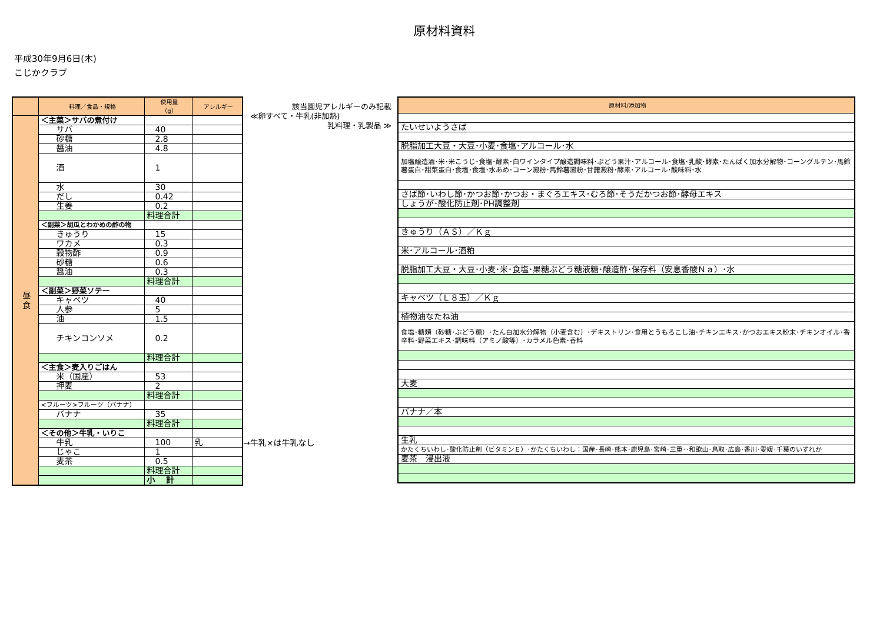原材料資料
平成30年9月6日(木)
こじかクラブ
| | 料理／食品・規格 | 使用量 （g） | アレルギー |
| --- | --- | --- | --- |
| 昼 食 | ＜主菜＞サバの煮付け | | |
| | サバ | 40 | |
| | 砂糖 | 2.8 | |
| | 醤油 | 4.8 | |
| | 酒 | 1 | |
| | 水 | 30 | |
| | だし | 0.42 | |
| | 生姜 | 0.2 | |
| | | 料理合計 | |
| | ＜副菜＞胡瓜とわかめの酢の物 | | |
| | きゅうり | 15 | |
| | ワカメ | 0.3 | |
| | 穀物酢 | 0.9 | |
| | 砂糖 | 0.6 | |
| | 醤油 | 0.3 | |
| | | 料理合計 | |
| | ＜副菜＞野菜ソテー | | |
| | キャベツ | 40 | |
| | 人参 | 5 | |
| | 油 | 1.5 | |
| | チキンコンソメ | 0.2 | |
| | | 料理合計 | |
| | ＜主食＞麦入りごはん | | |
| | 米（国産） | 53 | |
| | 押麦 | 2 | |
| | | 料理合計 | |
| | <フルーツ>フルーツ（バナナ） | | |
| | バナナ | 35 | |
| | | 料理合計 | |
| | ＜その他＞牛乳・いりこ | | |
| | 牛乳 | 100 | 乳 |
| | じゃこ | 1 | |
| | 麦茶 | 0.5 | |
| | | 料理合計 | |
| | | 小 計 | |
該当園児アレルギーのみ記載
≪卵すべて・牛乳(非加熱)
乳料理・乳製品 ≫
→牛乳×は牛乳なし
| 原材料/添加物 |
| --- |
| たいせいようさば |
| 脱脂加工大豆・大豆･小麦･食塩･アルコール･水 |
| 加塩醸造酒･米･米こうじ･食塩･酵素･白ワインタイプ醸造調味料･ぶどう果汁･アルコール･食塩･乳酸･酵素･たんぱく加水分解物･コーングルテン･馬鈴薯蛋白･甜菜蛋白･食塩･食塩･水あめ･コーン澱粉･馬鈴薯澱粉･甘藷澱粉･酵素･アルコール･酸味料･水 |
| さば節･いわし節･かつお節･かつお・まぐろエキス･むろ節･そうだかつお節･酵母エキス |
| しょうが･酸化防止剤･PH調整剤 |
| きゅうり（ＡＳ）／Ｋｇ |
| 米･アルコール･酒粕 |
| 脱脂加工大豆・大豆･小麦･米･食塩･果糖ぶどう糖液糖･醸造酢･保存料（安息香酸Ｎａ）･水 |
| キャベツ（Ｌ８玉）／Ｋｇ |
| 植物油なたね油 |
| 食塩･糖類（砂糖･ぶどう糖）･たん白加水分解物（小麦含む）･デキストリン･食用とうもろこし油･チキンエキス･かつおエキス粉末･チキンオイル･香辛料･野菜エキス･調味料（アミノ酸等）･カラメル色素･香料 |
| 大麦 |
| バナナ／本 |
| 生乳 |
| かたくちいわし･酸化防止剤（ビタミンＥ）･かたくちいわし：国産･長崎･熊本･鹿児島･宮崎･三重･･和歌山･鳥取･広島･香川･愛媛･千葉のいずれか |
| 麦茶 浸出液 |